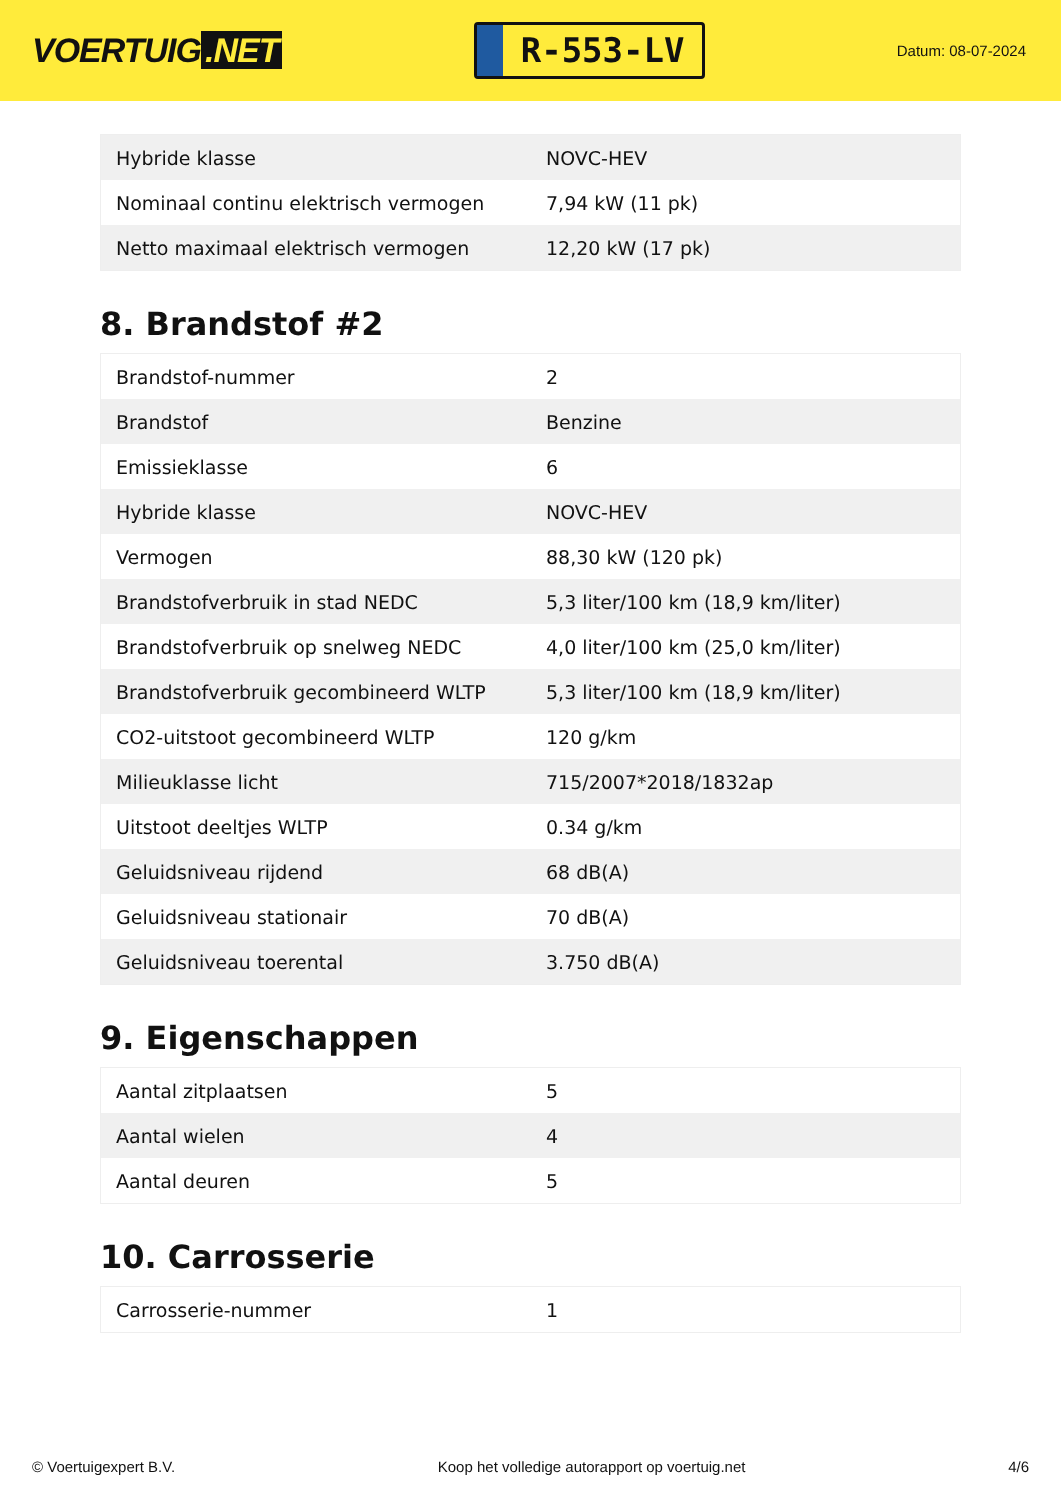VOERTUIG.NET
R-553-LV
Datum: 08-07-2024
| Hybride klasse | NOVC-HEV |
| Nominaal continu elektrisch vermogen | 7,94 kW (11 pk) |
| Netto maximaal elektrisch vermogen | 12,20 kW (17 pk) |
8. Brandstof #2
| Brandstof-nummer | 2 |
| Brandstof | Benzine |
| Emissieklasse | 6 |
| Hybride klasse | NOVC-HEV |
| Vermogen | 88,30 kW (120 pk) |
| Brandstofverbruik in stad NEDC | 5,3 liter/100 km (18,9 km/liter) |
| Brandstofverbruik op snelweg NEDC | 4,0 liter/100 km (25,0 km/liter) |
| Brandstofverbruik gecombineerd WLTP | 5,3 liter/100 km (18,9 km/liter) |
| CO2-uitstoot gecombineerd WLTP | 120 g/km |
| Milieuklasse licht | 715/2007*2018/1832ap |
| Uitstoot deeltjes WLTP | 0.34 g/km |
| Geluidsniveau rijdend | 68 dB(A) |
| Geluidsniveau stationair | 70 dB(A) |
| Geluidsniveau toerental | 3.750 dB(A) |
9. Eigenschappen
| Aantal zitplaatsen | 5 |
| Aantal wielen | 4 |
| Aantal deuren | 5 |
10. Carrosserie
| Carrosserie-nummer | 1 |
© Voertuigexpert B.V. Koop het volledige autorapport op voertuig.net 4/6